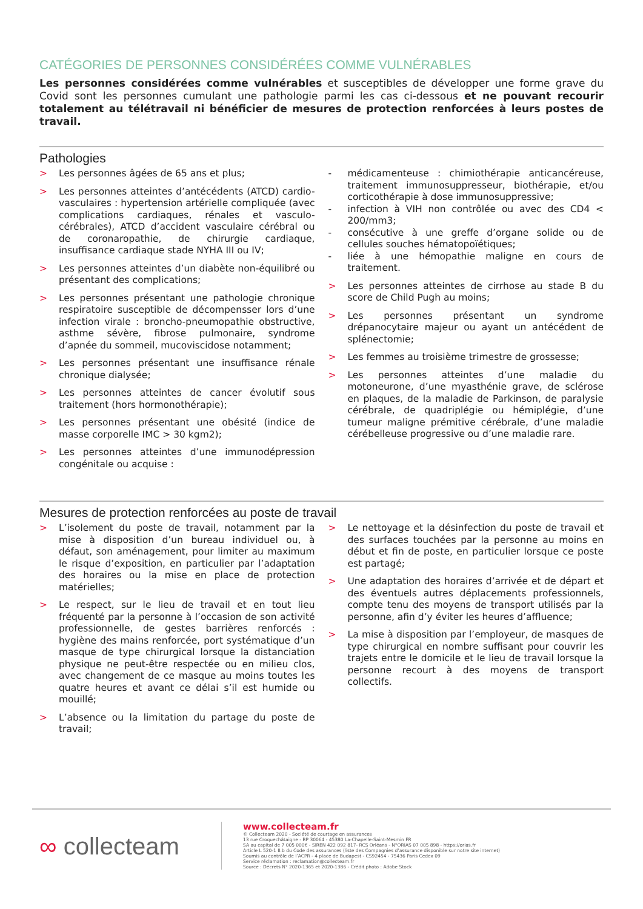CATÉGORIES DE PERSONNES CONSIDÉRÉES COMME VULNÉRABLES
Les personnes considérées comme vulnérables et susceptibles de développer une forme grave du Covid sont les personnes cumulant une pathologie parmi les cas ci-dessous et ne pouvant recourir totalement au télétravail ni bénéficier de mesures de protection renforcées à leurs postes de travail.
Pathologies
> Les personnes âgées de 65 ans et plus;
> Les personnes atteintes d’antécédents (ATCD) cardio-vasculaires : hypertension artérielle compliquée (avec complications cardiaques, rénales et vasculo-cérébrales), ATCD d’accident vasculaire cérébral ou de coronaropathie, de chirurgie cardiaque, insuffisance cardiaque stade NYHA III ou IV;
> Les personnes atteintes d’un diabète non-équilibré ou présentant des complications;
> Les personnes présentant une pathologie chronique respiratoire susceptible de décompensser lors d’une infection virale : broncho-pneumopathie obstructive, asthme sévère, fibrose pulmonaire, syndrome d’apnée du sommeil, mucoviscidose notamment;
> Les personnes présentant une insuffisance rénale chronique dialysée;
> Les personnes atteintes de cancer évolutif sous traitement (hors hormonothérapie);
> Les personnes présentant une obésité (indice de masse corporelle IMC > 30 kgm2);
> Les personnes atteintes d’une immunodépression congénitale ou acquise :
- médicamenteuse : chimiothérapie anticancéreuse, traitement immunosuppresseur, biothérapie, et/ou corticothérapie à dose immunosuppressive;
- infection à VIH non contrôlée ou avec des CD4 < 200/mm3;
- consécutive à une greffe d’organe solide ou de cellules souches hématopoïétiques;
- liée à une hémopathie maligne en cours de traitement.
> Les personnes atteintes de cirrhose au stade B du score de Child Pugh au moins;
> Les personnes présentant un syndrome drépanocytaire majeur ou ayant un antécédent de splénectomie;
> Les femmes au troisième trimestre de grossesse;
> Les personnes atteintes d’une maladie du motoneurone, d’une myasthénie grave, de sclérose en plaques, de la maladie de Parkinson, de paralysie cérébrale, de quadriplégie ou hémiplégie, d’une tumeur maligne prémitive cérébrale, d’une maladie cérébelleuse progressive ou d’une maladie rare.
Mesures de protection renforcées au poste de travail
> L’isolement du poste de travail, notamment par la mise à disposition d’un bureau individuel ou, à défaut, son aménagement, pour limiter au maximum le risque d’exposition, en particulier par l’adaptation des horaires ou la mise en place de protection matérielles;
> Le respect, sur le lieu de travail et en tout lieu fréquenté par la personne à l’occasion de son activité professionnelle, de gestes barrières renforcés : hygiène des mains renforcée, port systématique d’un masque de type chirurgical lorsque la distanciation physique ne peut-être respectée ou en milieu clos, avec changement de ce masque au moins toutes les quatre heures et avant ce délai s’il est humide ou mouillé;
> L’absence ou la limitation du partage du poste de travail;
> Le nettoyage et la désinfection du poste de travail et des surfaces touchées par la personne au moins en début et fin de poste, en particulier lorsque ce poste est partagé;
> Une adaptation des horaires d’arrivée et de départ et des éventuels autres déplacements professionnels, compte tenu des moyens de transport utilisés par la personne, afin d’y éviter les heures d’affluence;
> La mise à disposition par l’employeur, de masques de type chirurgical en nombre suffisant pour couvrir les trajets entre le domicile et le lieu de travail lorsque la personne recourt à des moyens de transport collectifs.
∞ collecteam
www.collecteam.fr
© Collecteam 2020 - Société de courtage en assurances
13 rue Croquechâtaigne - BP 30064 - 45380 La-Chapelle-Saint-Mesmin FR
SA au capital de 7 005 000€ - SIREN 422 092 817- RCS Orléans - N°ORIAS 07 005 898 - https://orias.fr
Article L 520-1 II.b du Code des assurances (liste des Compagnies d’assurance disponible sur notre site internet)
Soumis au contrôle de l’ACPR - 4 place de Budapest - CS92454 - 75436 Paris Cedex 09
Service réclamation : reclamation@collecteam.fr
Source : Décrets N° 2020-1365 et 2020-1386 - Crédit photo : Adobe Stock